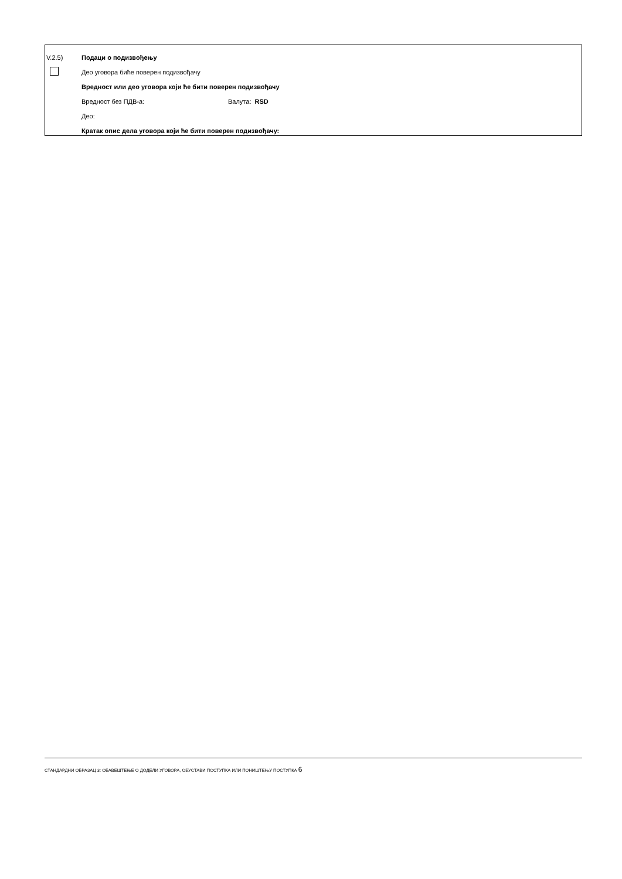V.2.5) Подаци о подизвођењу
Део уговора биће поверен подизвођачу
Вредност или део уговора који ће бити поверен подизвођачу
Вредност без ПДВ-а: Валута: RSD
Део:
Кратак опис дела уговора који ће бити поверен подизвођачу:
СТАНДАРДНИ ОБРАЗАЦ 3: ОБАВЕШТЕЊЕ О ДОДЕЛИ УГОВОРА, ОБУСТАВИ ПОСТУПКА ИЛИ ПОНИШТЕЊУ ПОСТУПКА 6